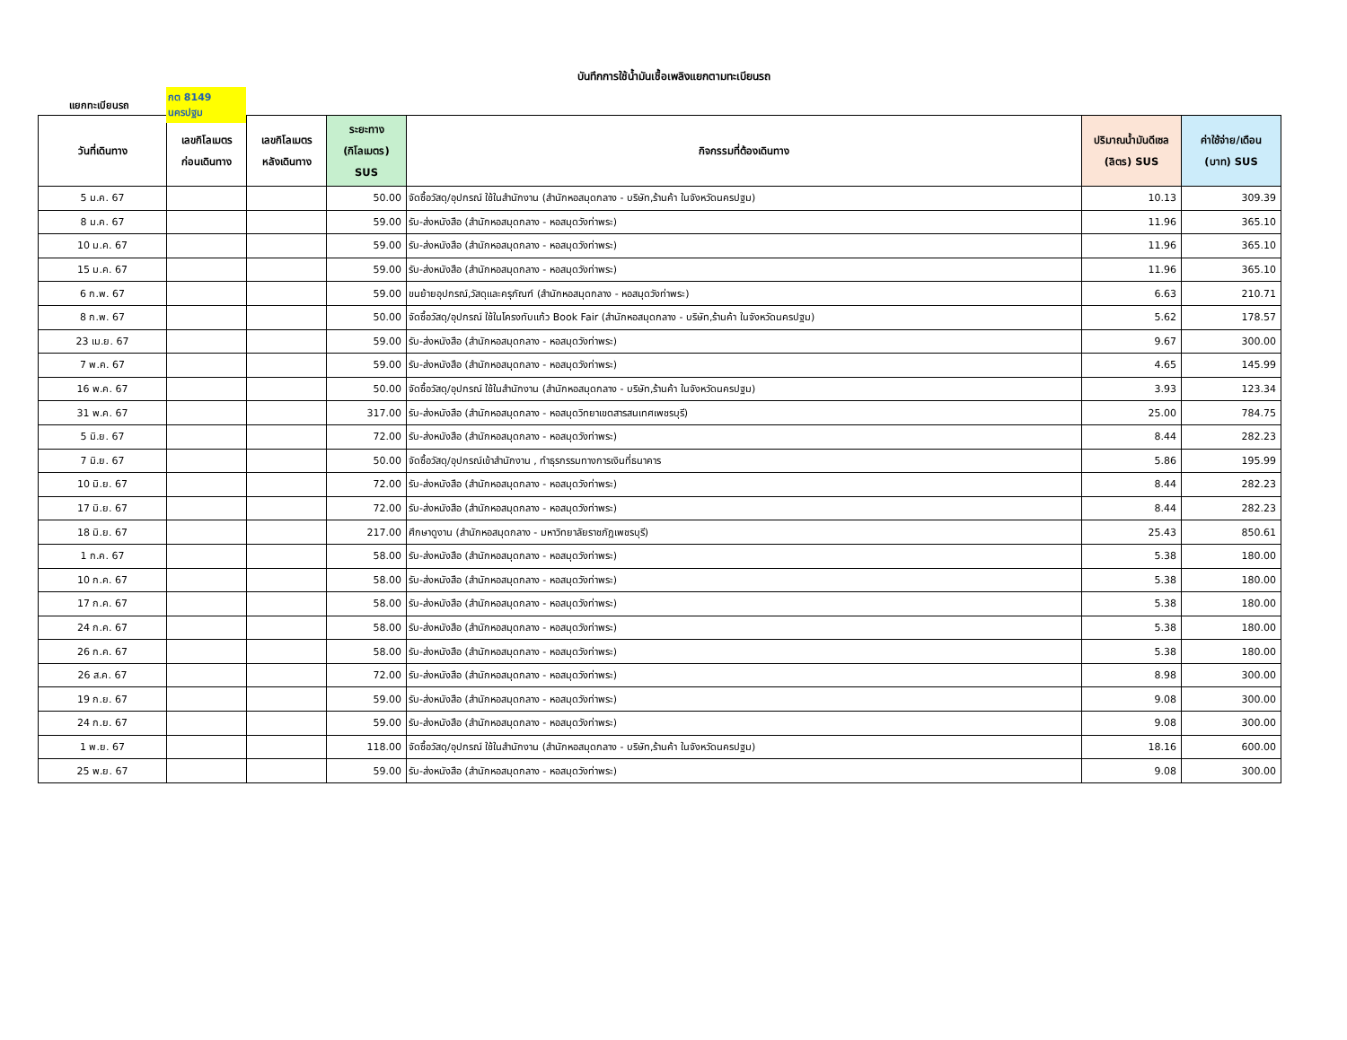บันทึกการใช้น้ำมันเชื้อเพลิงแยกตามทะเบียนรถ
แยกทะเบียนรถ กต 8149 นครปฐม
| วันที่เดินทาง | เลขกิโลเมตร ก่อนเดินทาง | เลขกิโลเมตร หลังเดินทาง | ระยะทาง (กิโลเมตร) SUS | กิจกรรมที่ต้องเดินทาง | ปริมาณน้ำมันดีเซล (ลิตร) SUS | ค่าใช้จ่าย/เดือน (บาท) SUS |
| --- | --- | --- | --- | --- | --- | --- |
| 5 ม.ค. 67 | | | 50.00 | จัดซื้อวัสดุ/อุปกรณ์ ใช้ในสำนักงาน (สำนักหอสมุดกลาง - บริษัท,ร้านค้า ในจังหวัดนครปฐม) | 10.13 | 309.39 |
| 8 ม.ค. 67 | | | 59.00 | รับ-ส่งหนังสือ (สำนักหอสมุดกลาง - หอสมุดวังท่าพระ) | 11.96 | 365.10 |
| 10 ม.ค. 67 | | | 59.00 | รับ-ส่งหนังสือ (สำนักหอสมุดกลาง - หอสมุดวังท่าพระ) | 11.96 | 365.10 |
| 15 ม.ค. 67 | | | 59.00 | รับ-ส่งหนังสือ (สำนักหอสมุดกลาง - หอสมุดวังท่าพระ) | 11.96 | 365.10 |
| 6 ก.พ. 67 | | | 59.00 | ขนย้ายอุปกรณ์,วัสดุและครุภัณฑ์ (สำนักหอสมุดกลาง - หอสมุดวังท่าพระ) | 6.63 | 210.71 |
| 8 ก.พ. 67 | | | 50.00 | จัดซื้อวัสดุ/อุปกรณ์ ใช้ในโครงทับแก้ว Book Fair (สำนักหอสมุดกลาง - บริษัท,ร้านค้า ในจังหวัดนครปฐม) | 5.62 | 178.57 |
| 23 เม.ย. 67 | | | 59.00 | รับ-ส่งหนังสือ (สำนักหอสมุดกลาง - หอสมุดวังท่าพระ) | 9.67 | 300.00 |
| 7 พ.ค. 67 | | | 59.00 | รับ-ส่งหนังสือ (สำนักหอสมุดกลาง - หอสมุดวังท่าพระ) | 4.65 | 145.99 |
| 16 พ.ค. 67 | | | 50.00 | จัดซื้อวัสดุ/อุปกรณ์ ใช้ในสำนักงาน (สำนักหอสมุดกลาง - บริษัท,ร้านค้า ในจังหวัดนครปฐม) | 3.93 | 123.34 |
| 31 พ.ค. 67 | | | 317.00 | รับ-ส่งหนังสือ (สำนักหอสมุดกลาง - หอสมุดวิทยาเขตสารสนเทศเพชรบุรี) | 25.00 | 784.75 |
| 5 มิ.ย. 67 | | | 72.00 | รับ-ส่งหนังสือ (สำนักหอสมุดกลาง - หอสมุดวังท่าพระ) | 8.44 | 282.23 |
| 7 มิ.ย. 67 | | | 50.00 | จัดซื้อวัสดุ/อุปกรณ์เข้าสำนักงาน , ทำธุรกรรมทางการเงินที่ธนาคาร | 5.86 | 195.99 |
| 10 มิ.ย. 67 | | | 72.00 | รับ-ส่งหนังสือ (สำนักหอสมุดกลาง - หอสมุดวังท่าพระ) | 8.44 | 282.23 |
| 17 มิ.ย. 67 | | | 72.00 | รับ-ส่งหนังสือ (สำนักหอสมุดกลาง - หอสมุดวังท่าพระ) | 8.44 | 282.23 |
| 18 มิ.ย. 67 | | | 217.00 | ศึกษาดูงาน (สำนักหอสมุดกลาง - มหาวิทยาลัยราชภัฏเพชรบุรี) | 25.43 | 850.61 |
| 1 ก.ค. 67 | | | 58.00 | รับ-ส่งหนังสือ (สำนักหอสมุดกลาง - หอสมุดวังท่าพระ) | 5.38 | 180.00 |
| 10 ก.ค. 67 | | | 58.00 | รับ-ส่งหนังสือ (สำนักหอสมุดกลาง - หอสมุดวังท่าพระ) | 5.38 | 180.00 |
| 17 ก.ค. 67 | | | 58.00 | รับ-ส่งหนังสือ (สำนักหอสมุดกลาง - หอสมุดวังท่าพระ) | 5.38 | 180.00 |
| 24 ก.ค. 67 | | | 58.00 | รับ-ส่งหนังสือ (สำนักหอสมุดกลาง - หอสมุดวังท่าพระ) | 5.38 | 180.00 |
| 26 ก.ค. 67 | | | 58.00 | รับ-ส่งหนังสือ (สำนักหอสมุดกลาง - หอสมุดวังท่าพระ) | 5.38 | 180.00 |
| 26 ส.ค. 67 | | | 72.00 | รับ-ส่งหนังสือ (สำนักหอสมุดกลาง - หอสมุดวังท่าพระ) | 8.98 | 300.00 |
| 19 ก.ย. 67 | | | 59.00 | รับ-ส่งหนังสือ (สำนักหอสมุดกลาง - หอสมุดวังท่าพระ) | 9.08 | 300.00 |
| 24 ก.ย. 67 | | | 59.00 | รับ-ส่งหนังสือ (สำนักหอสมุดกลาง - หอสมุดวังท่าพระ) | 9.08 | 300.00 |
| 1 พ.ย. 67 | | | 118.00 | จัดซื้อวัสดุ/อุปกรณ์ ใช้ในสำนักงาน (สำนักหอสมุดกลาง - บริษัท,ร้านค้า ในจังหวัดนครปฐม) | 18.16 | 600.00 |
| 25 พ.ย. 67 | | | 59.00 | รับ-ส่งหนังสือ (สำนักหอสมุดกลาง - หอสมุดวังท่าพระ) | 9.08 | 300.00 |